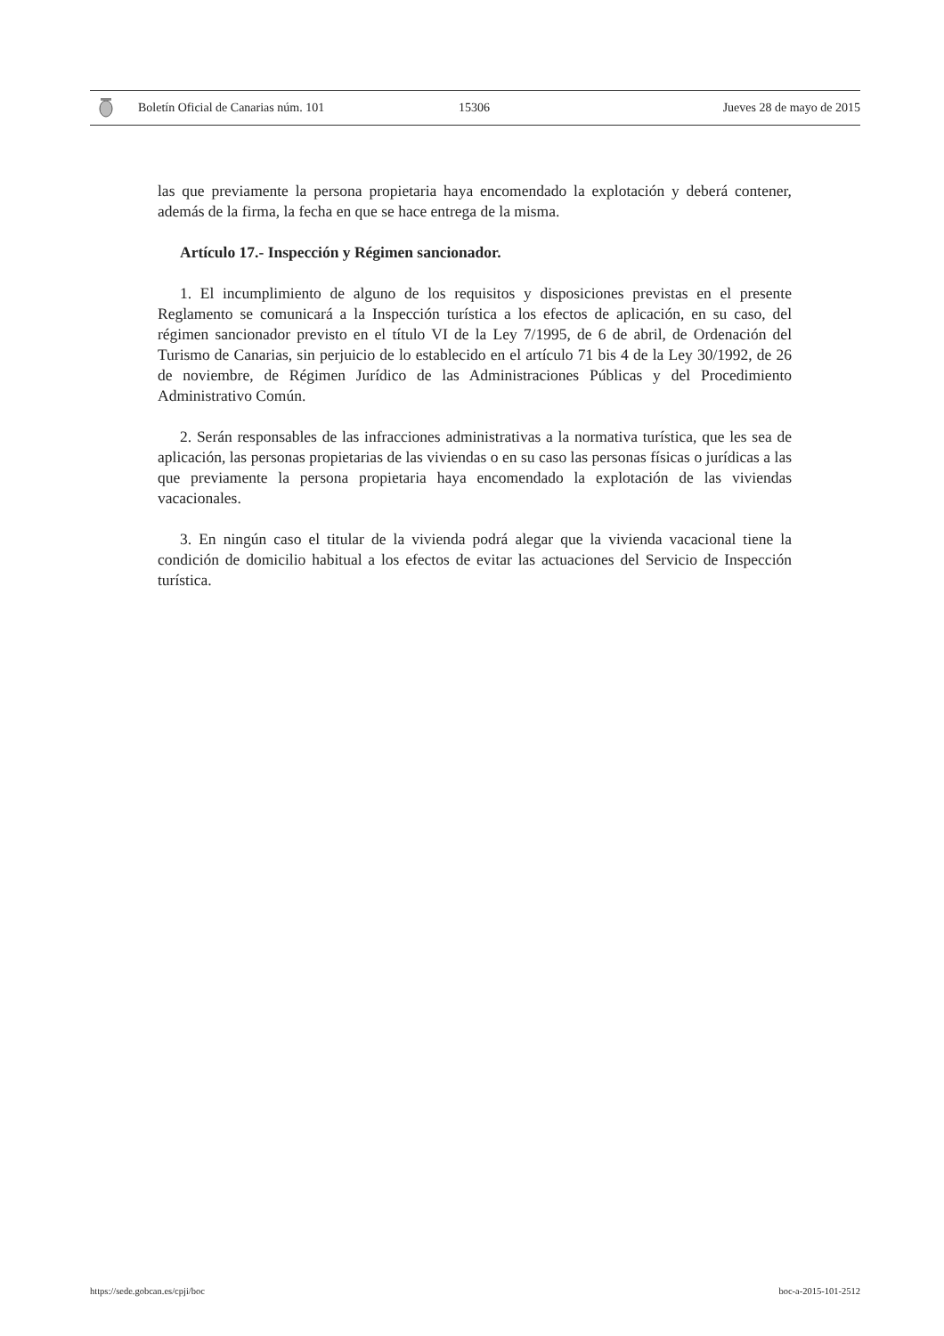Boletín Oficial de Canarias núm. 101 15306 Jueves 28 de mayo de 2015
las que previamente la persona propietaria haya encomendado la explotación y deberá contener, además de la firma, la fecha en que se hace entrega de la misma.
Artículo 17.- Inspección y Régimen sancionador.
1. El incumplimiento de alguno de los requisitos y disposiciones previstas en el presente Reglamento se comunicará a la Inspección turística a los efectos de aplicación, en su caso, del régimen sancionador previsto en el título VI de la Ley 7/1995, de 6 de abril, de Ordenación del Turismo de Canarias, sin perjuicio de lo establecido en el artículo 71 bis 4 de la Ley 30/1992, de 26 de noviembre, de Régimen Jurídico de las Administraciones Públicas y del Procedimiento Administrativo Común.
2. Serán responsables de las infracciones administrativas a la normativa turística, que les sea de aplicación, las personas propietarias de las viviendas o en su caso las personas físicas o jurídicas a las que previamente la persona propietaria haya encomendado la explotación de las viviendas vacacionales.
3. En ningún caso el titular de la vivienda podrá alegar que la vivienda vacacional tiene la condición de domicilio habitual a los efectos de evitar las actuaciones del Servicio de Inspección turística.
https://sede.gobcan.es/cpji/boc boc-a-2015-101-2512